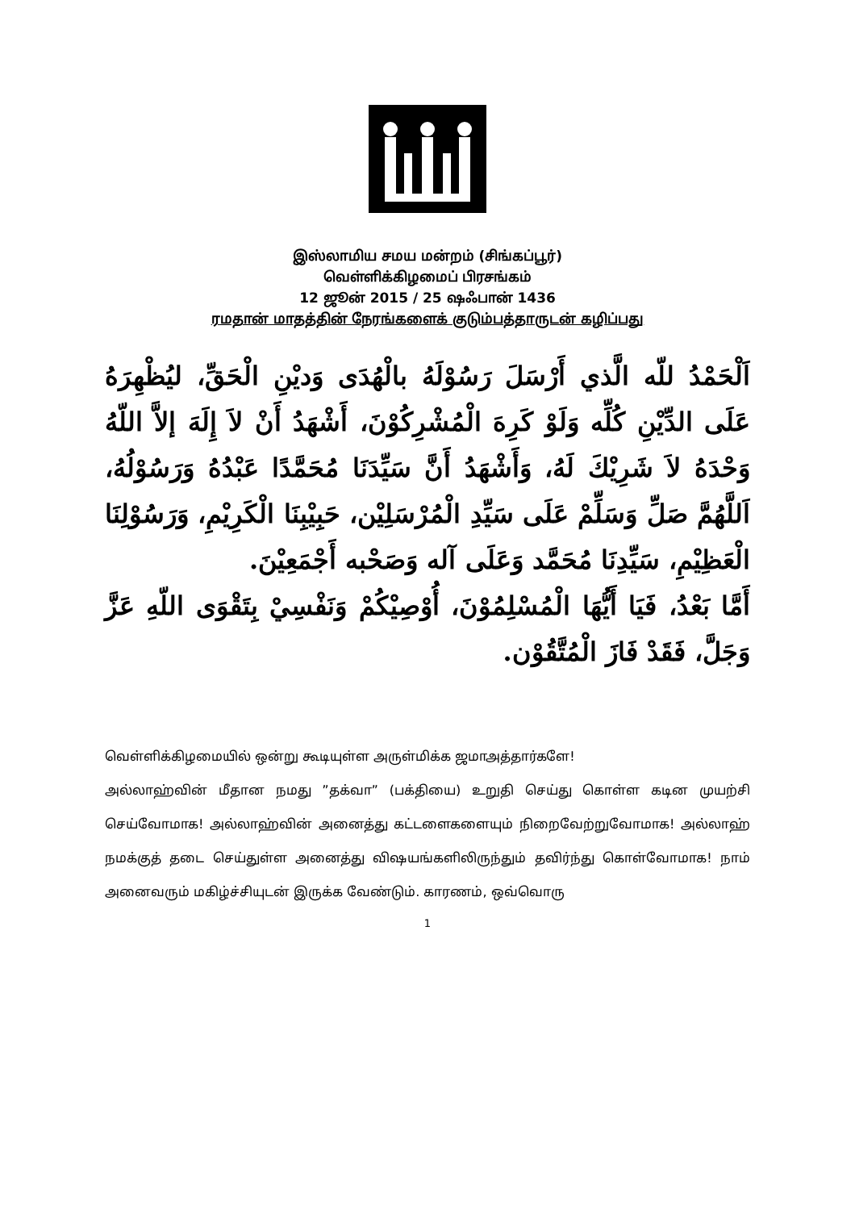இஸ்லாமிய சமய மன்றம் (சிங்கப்பூர்)
வெள்ளிக்கிழமைப் பிரசங்கம்
12 ஜூன் 2015 / 25 ஷஃபான் 1436
ரமதான் மாதத்தின் நேரங்களைக் குடும்பத்தாருடன் கழிப்பது
اَلْحَمْدُ للّه الَّذي أَرْسَلَ رَسُوْلَهُ بالْهُدَى وَديْنِ الْحَقِّ، ليُظْهِرَهُ عَلَى الدِّيْنِ كُلِّه وَلَوْ كَرِهَ الْمُشْرِكُوْنَ، أَشْهَدُ أَنْ لاَ إِلَهَ إلاَّ اللّهُ وَحْدَهُ لاَ شَرِيْكَ لَهُ، وَأَشْهَدُ أَنَّ سَيِّدَنَا مُحَمَّدًا عَبْدُهُ وَرَسُوْلُهُ، اَللَّهُمَّ صَلِّ وَسَلِّمْ عَلَى سَيِّدِ الْمُرْسَلِيْن، حَبِيْبِنَا الْكَرِيْمِ، وَرَسُوْلِنَا الْعَظِيْمِ، سَيِّدِنَا مُحَمَّد وَعَلَى آله وَصَحْبه أَجْمَعِيْنَ.
أَمَّا بَعْدُ، فَيَا أَيُّهَا الْمُسْلِمُوْنَ، أُوْصِيْكُمْ وَنَفْسِيْ بِتَقْوَى اللّهِ عَزَّ وَجَلَّ، فَقَدْ فَازَ الْمُتَّقُوْن.
வெள்ளிக்கிழமையில் ஒன்று கூடியுள்ள அருள்மிக்க ஜமாஅத்தார்களே!
அல்லாஹ்வின் மீதான நமது ”தக்வா” (பக்தியை) உறுதி செய்து கொள்ள கடின முயற்சி செய்வோமாக! அல்லாஹ்வின் அனைத்து கட்டளைகளையும் நிறைவேற்றுவோமாக! அல்லாஹ் நமக்குத் தடை செய்துள்ள அனைத்து விஷயங்களிலிருந்தும் தவிர்ந்து கொள்வோமாக! நாம் அனைவரும் மகிழ்ச்சியுடன் இருக்க வேண்டும். காரணம், ஒவ்வொரு
1